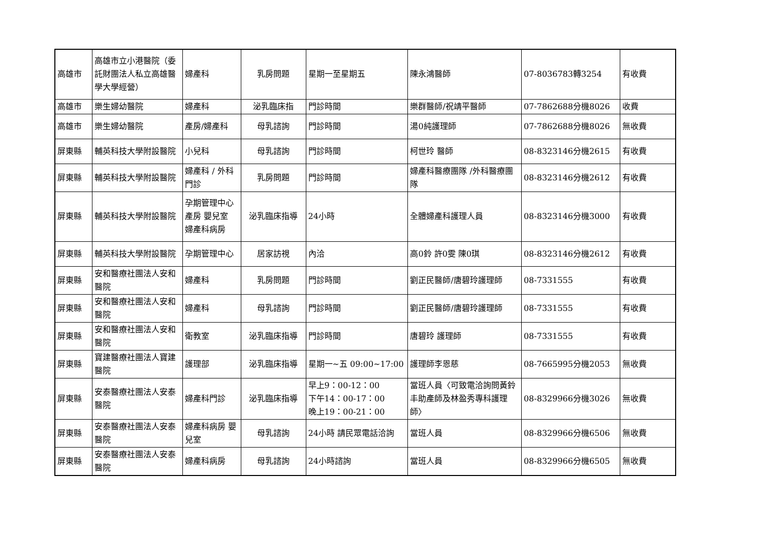| 高雄市 | 高雄市立小港醫院（委託財團法人私立高雄醫學大學經營） | 婦產科 | 乳房問題 | 星期一至星期五 | 陳永鴻醫師 | 07-8036783轉3254 | 有收費 |
| 高雄市 | 樂生婦幼醫院 | 婦產科 | 泌乳臨床指 | 門診時間 | 樂群醫師/祝靖平醫師 | 07-7862688分機8026 | 收費 |
| 高雄市 | 樂生婦幼醫院 | 產房/婦產科 | 母乳諮詢 | 門診時間 | 湯0純護理師 | 07-7862688分機8026 | 無收費 |
| 屏東縣 | 輔英科技大學附設醫院 | 小兒科 | 母乳諮詢 | 門診時間 | 柯世玲 醫師 | 08-8323146分機2615 | 有收費 |
| 屏東縣 | 輔英科技大學附設醫院 | 婦產科 / 外科門診 | 乳房問題 | 門診時間 | 婦產科醫療團隊 /外科醫療團隊 | 08-8323146分機2612 | 有收費 |
| 屏東縣 | 輔英科技大學附設醫院 | 孕期管理中心 產房 嬰兒室 婦產科病房 | 泌乳臨床指導 | 24小時 | 全體婦產科護理人員 | 08-8323146分機3000 | 有收費 |
| 屏東縣 | 輔英科技大學附設醫院 | 孕期管理中心 | 居家訪視 | 內洽 | 高0鈴 許0雯 陳0琪 | 08-8323146分機2612 | 有收費 |
| 屏東縣 | 安和醫療社團法人安和醫院 | 婦產科 | 乳房問題 | 門診時間 | 劉正民醫師/唐碧玲護理師 | 08-7331555 | 有收費 |
| 屏東縣 | 安和醫療社團法人安和醫院 | 婦產科 | 母乳諮詢 | 門診時間 | 劉正民醫師/唐碧玲護理師 | 08-7331555 | 有收費 |
| 屏東縣 | 安和醫療社團法人安和醫院 | 衛教室 | 泌乳臨床指導 | 門診時間 | 唐碧玲 護理師 | 08-7331555 | 有收費 |
| 屏東縣 | 寶建醫療社團法人寶建醫院 | 護理部 | 泌乳臨床指導 | 星期一~五 09:00~17:00 | 護理師李恩慈 | 08-7665995分機2053 | 無收費 |
| 屏東縣 | 安泰醫療社團法人安泰醫院 | 婦產科門診 | 泌乳臨床指導 | 早上9：00-12：00 下午14：00-17：00 晚上19：00-21：00 | 當班人員〈可致電洽詢問黃鈴丰助產師及林盈秀專科護理師〉 | 08-8329966分機3026 | 無收費 |
| 屏東縣 | 安泰醫療社團法人安泰醫院 | 婦產科病房 嬰兒室 | 母乳諮詢 | 24小時 請民眾電話洽詢 | 當班人員 | 08-8329966分機6506 | 無收費 |
| 屏東縣 | 安泰醫療社團法人安泰醫院 | 婦產科病房 | 母乳諮詢 | 24小時諮詢 | 當班人員 | 08-8329966分機6505 | 無收費 |